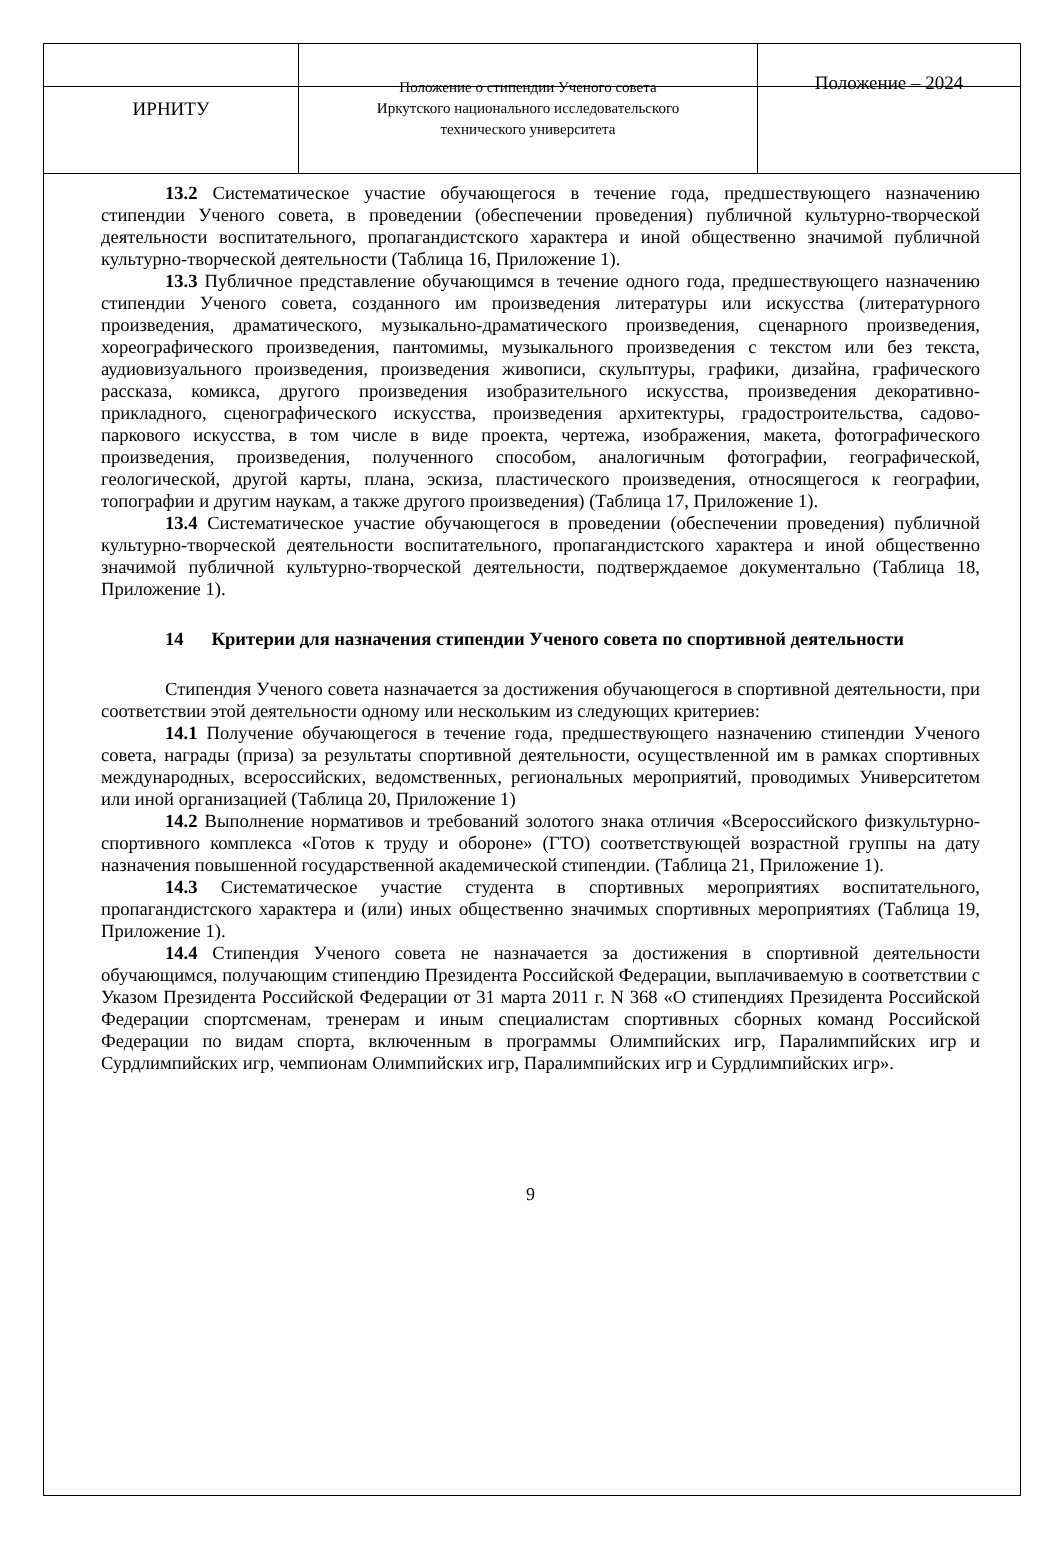| ИРНИТУ | Положение о стипендии Ученого совета Иркутского национального исследовательского технического университета | Положение – 2024 |
13.2 Систематическое участие обучающегося в течение года, предшествующего назначению стипендии Ученого совета, в проведении (обеспечении проведения) публичной культурно-творческой деятельности воспитательного, пропагандистского характера и иной общественно значимой публичной культурно-творческой деятельности (Таблица 16, Приложение 1).
13.3 Публичное представление обучающимся в течение одного года, предшествующего назначению стипендии Ученого совета, созданного им произведения литературы или искусства (литературного произведения, драматического, музыкально-драматического произведения, сценарного произведения, хореографического произведения, пантомимы, музыкального произведения с текстом или без текста, аудиовизуального произведения, произведения живописи, скульптуры, графики, дизайна, графического рассказа, комикса, другого произведения изобразительного искусства, произведения декоративно-прикладного, сценографического искусства, произведения архитектуры, градостроительства, садово-паркового искусства, в том числе в виде проекта, чертежа, изображения, макета, фотографического произведения, произведения, полученного способом, аналогичным фотографии, географической, геологической, другой карты, плана, эскиза, пластического произведения, относящегося к географии, топографии и другим наукам, а также другого произведения) (Таблица 17, Приложение 1).
13.4 Систематическое участие обучающегося в проведении (обеспечении проведения) публичной культурно-творческой деятельности воспитательного, пропагандистского характера и иной общественно значимой публичной культурно-творческой деятельности, подтверждаемое документально (Таблица 18, Приложение 1).
14 Критерии для назначения стипендии Ученого совета по спортивной деятельности
Стипендия Ученого совета назначается за достижения обучающегося в спортивной деятельности, при соответствии этой деятельности одному или нескольким из следующих критериев:
14.1 Получение обучающегося в течение года, предшествующего назначению стипендии Ученого совета, награды (приза) за результаты спортивной деятельности, осуществленной им в рамках спортивных международных, всероссийских, ведомственных, региональных мероприятий, проводимых Университетом или иной организацией (Таблица 20, Приложение 1)
14.2 Выполнение нормативов и требований золотого знака отличия «Всероссийского физкультурно-спортивного комплекса «Готов к труду и обороне» (ГТО) соответствующей возрастной группы на дату назначения повышенной государственной академической стипендии. (Таблица 21, Приложение 1).
14.3 Систематическое участие студента в спортивных мероприятиях воспитательного, пропагандистского характера и (или) иных общественно значимых спортивных мероприятиях (Таблица 19, Приложение 1).
14.4 Стипендия Ученого совета не назначается за достижения в спортивной деятельности обучающимся, получающим стипендию Президента Российской Федерации, выплачиваемую в соответствии с Указом Президента Российской Федерации от 31 марта 2011 г. N 368 «О стипендиях Президента Российской Федерации спортсменам, тренерам и иным специалистам спортивных сборных команд Российской Федерации по видам спорта, включенным в программы Олимпийских игр, Паралимпийских игр и Сурдлимпийских игр, чемпионам Олимпийских игр, Паралимпийских игр и Сурдлимпийских игр».
9